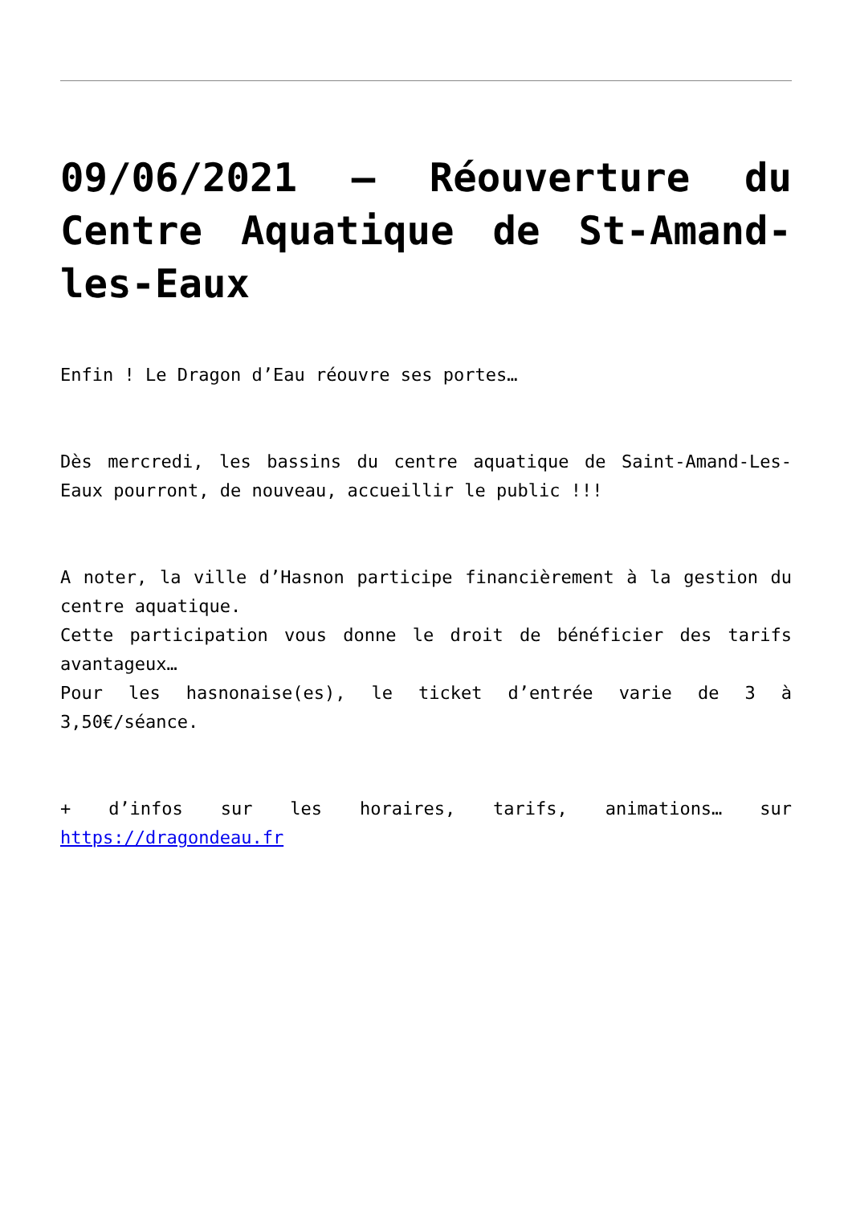09/06/2021 – Réouverture du Centre Aquatique de St-Amand-les-Eaux
Enfin ! Le Dragon d’Eau réouvre ses portes…
Dès mercredi, les bassins du centre aquatique de Saint-Amand-Les-Eaux pourront, de nouveau, accueillir le public !!!
A noter, la ville d’Hasnon participe financièrement à la gestion du centre aquatique.
Cette participation vous donne le droit de bénéficier des tarifs avantageux…
Pour les hasnonaise(es), le ticket d’entrée varie de 3 à 3,50€/séance.
+ d’infos sur les horaires, tarifs, animations… sur https://dragondeau.fr